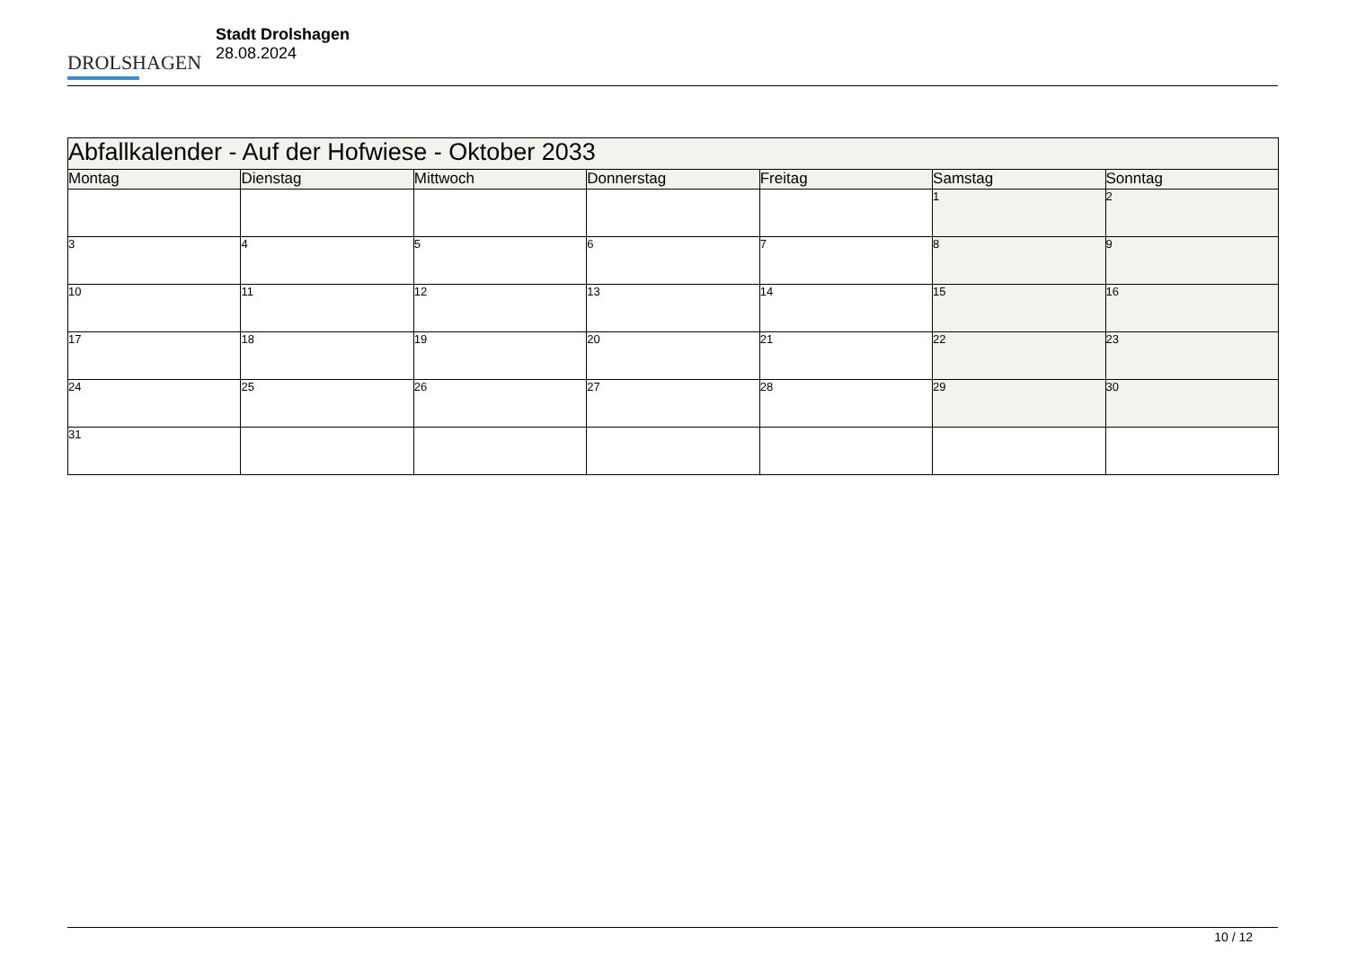DROLSHAGEN
Stadt Drolshagen
28.08.2024
| Abfallkalender - Auf der Hofwiese - Oktober 2033 | | | | | | |
| --- | --- | --- | --- | --- | --- | --- |
| Montag | Dienstag | Mittwoch | Donnerstag | Freitag | Samstag | Sonntag |
| | | | | | 1 | 2 |
| 3 | 4 | 5 | 6 | 7 | 8 | 9 |
| 10 | 11 | 12 | 13 | 14 | 15 | 16 |
| 17 | 18 | 19 | 20 | 21 | 22 | 23 |
| 24 | 25 | 26 | 27 | 28 | 29 | 30 |
| 31 | | | | | | |
10 / 12